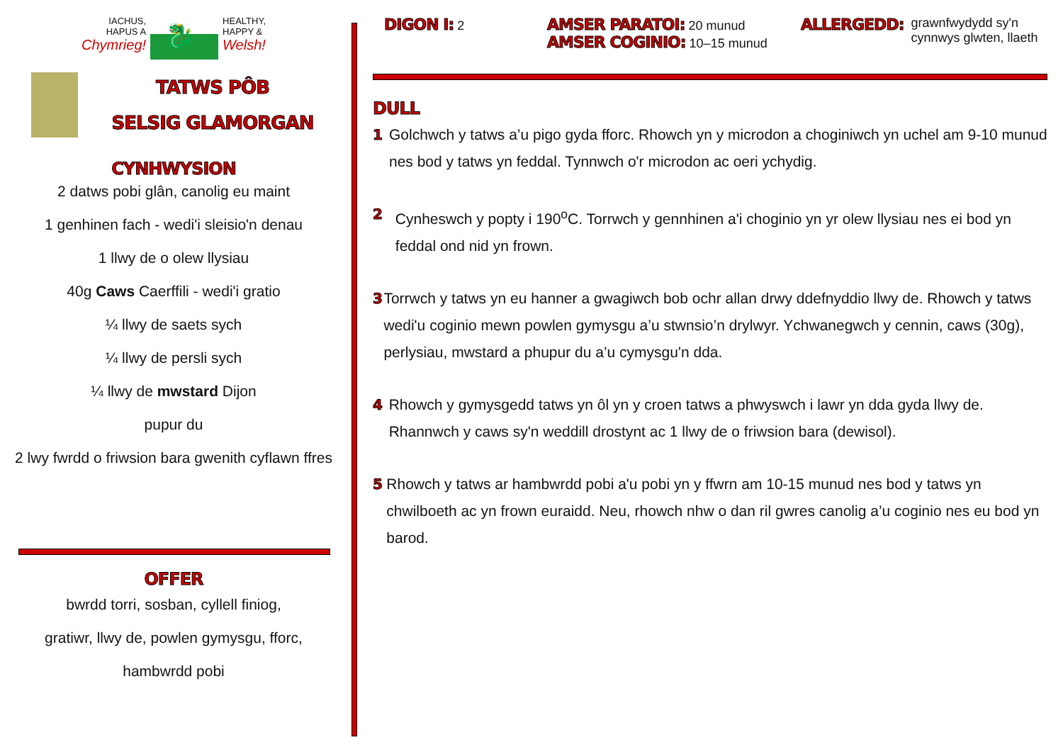IACHUS,
HAPUS A
Chymrieg!
🐉
HEALTHY,
HAPPY &
Welsh!
TATWS PÔB
SELSIG GLAMORGAN
CYNHWYSION
2 datws pobi glân, canolig eu maint
1 genhinen fach - wedi'i sleisio'n denau
1 llwy de o olew llysiau
40g Caws Caerffili - wedi'i gratio
¼ llwy de saets sych
¼ llwy de persli sych
¼ llwy de mwstard Dijon
pupur du
2 lwy fwrdd o friwsion bara gwenith cyflawn ffres
OFFER
bwrdd torri, sosban, cyllell finiog,
gratiwr, llwy de, powlen gymysgu, fforc,
hambwrdd pobi
DIGON I: 2
AMSER PARATOI: 20 munud
AMSER COGINIO: 10–15 munud
ALLERGEDD: grawnfwydydd sy'n
cynnwys glwten, llaeth
DULL
1 Golchwch y tatws a’u pigo gyda fforc. Rhowch yn y microdon a choginiwch yn uchel am 9-10 munud nes bod y tatws yn feddal. Tynnwch o'r microdon ac oeri ychydig.
2 Cynheswch y popty i 190<sup>o</sup>C. Torrwch y gennhinen a'i choginio yn yr olew llysiau nes ei bod yn feddal ond nid yn frown.
3 Torrwch y tatws yn eu hanner a gwagiwch bob ochr allan drwy ddefnyddio llwy de. Rhowch y tatws wedi'u coginio mewn powlen gymysgu a’u stwnsio’n drylwyr. Ychwanegwch y cennin, caws (30g), perlysiau, mwstard a phupur du a’u cymysgu'n dda.
4 Rhowch y gymysgedd tatws yn ôl yn y croen tatws a phwyswch i lawr yn dda gyda llwy de. Rhannwch y caws sy'n weddill drostynt ac 1 llwy de o friwsion bara (dewisol).
5 Rhowch y tatws ar hambwrdd pobi a'u pobi yn y ffwrn am 10-15 munud nes bod y tatws yn chwilboeth ac yn frown euraidd. Neu, rhowch nhw o dan ril gwres canolig a’u coginio nes eu bod yn barod.